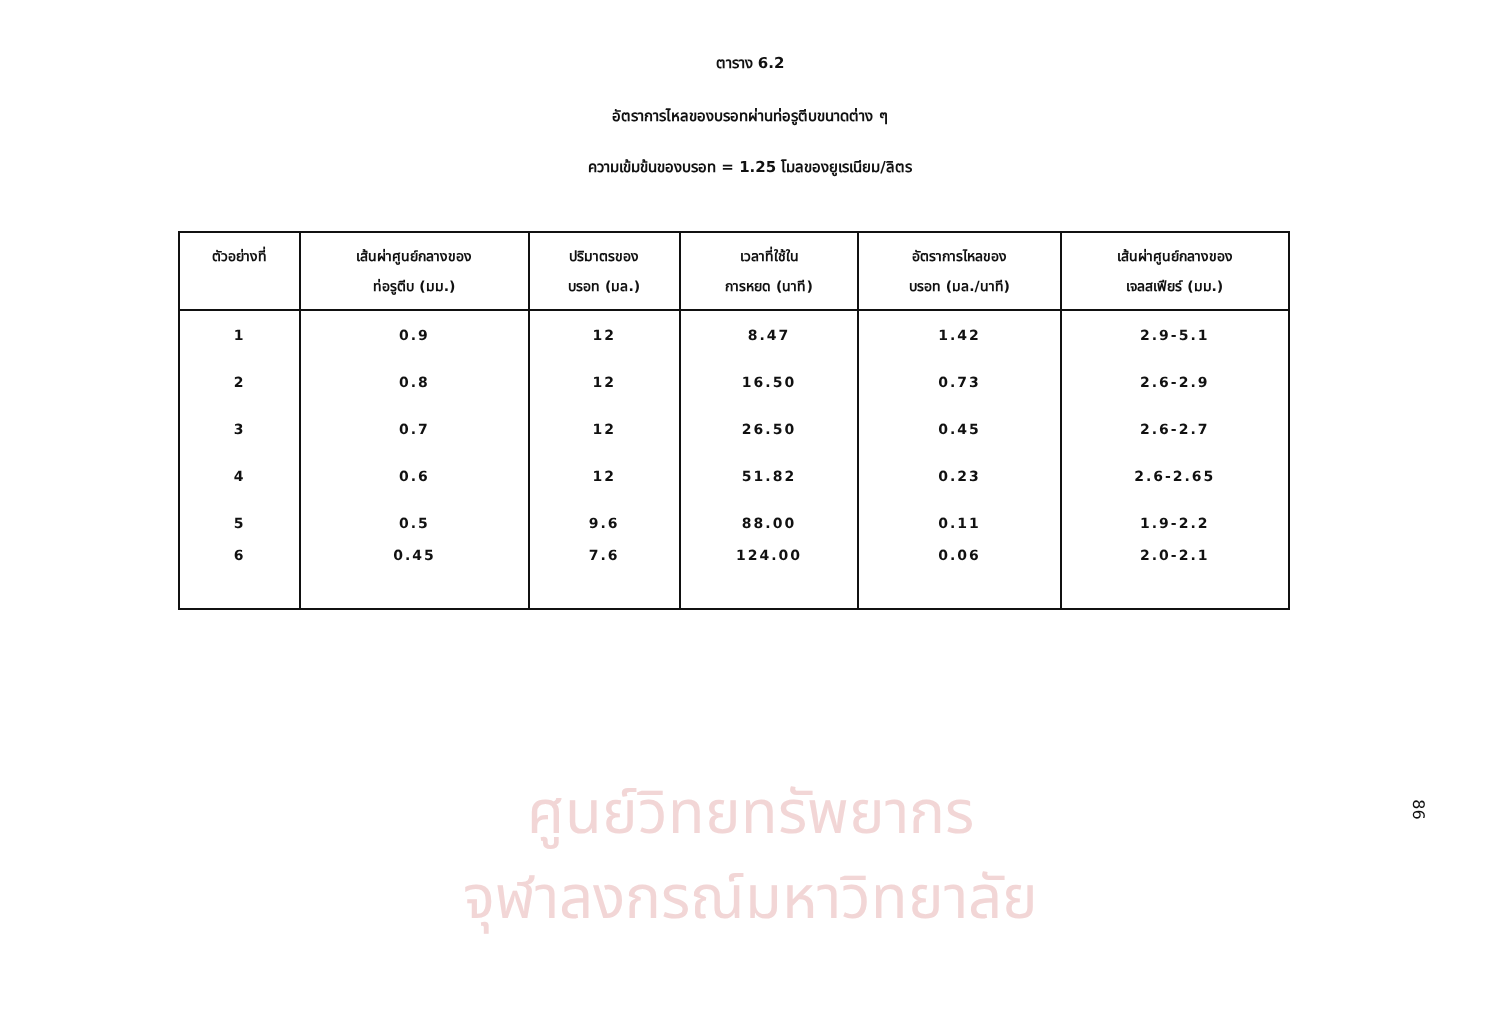ตาราง 6.2
อัตราการไหลของบรอทผ่านท่อรูตีบขนาดต่าง ๆ
ความเข้มข้นของบรอท = 1.25 โมลของยูเรเนียม/ลิตร
| ตัวอย่างที่ | เส้นผ่าศูนย์กลางของ ท่อรูตีบ (มม.) | ปริมาตรของ บรอท (มล.) | เวลาที่ใช้ใน การหยด (นาที) | อัตราการไหลของ บรอท (มล./นาที) | เส้นผ่าศูนย์กลางของ เจลสเฟียร์ (มม.) |
| --- | --- | --- | --- | --- | --- |
| 1 | 0.9 | 12 | 8.47 | 1.42 | 2.9-5.1 |
| 2 | 0.8 | 12 | 16.50 | 0.73 | 2.6-2.9 |
| 3 | 0.7 | 12 | 26.50 | 0.45 | 2.6-2.7 |
| 4 | 0.6 | 12 | 51.82 | 0.23 | 2.6-2.65 |
| 5 | 0.5 | 9.6 | 88.00 | 0.11 | 1.9-2.2 |
| 6 | 0.45 | 7.6 | 124.00 | 0.06 | 2.0-2.1 |
ศูนย์วิทยทรัพยากร
จุฬาลงกรณ์มหาวิทยาลัย
86